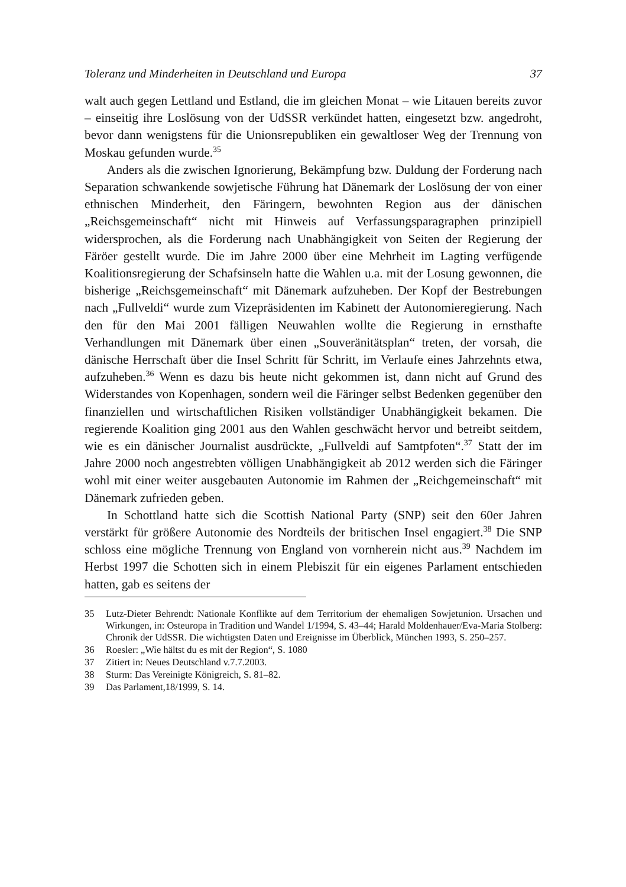Toleranz und Minderheiten in Deutschland und Europa 37
walt auch gegen Lettland und Estland, die im gleichen Monat – wie Litauen bereits zuvor – einseitig ihre Loslösung von der UdSSR verkündet hatten, eingesetzt bzw. angedroht, bevor dann wenigstens für die Unionsrepubliken ein gewaltloser Weg der Trennung von Moskau gefunden wurde.<sup>35</sup>
Anders als die zwischen Ignorierung, Bekämpfung bzw. Duldung der Forderung nach Separation schwankende sowjetische Führung hat Dänemark der Loslösung der von einer ethnischen Minderheit, den Färingern, bewohnten Region aus der dänischen „Reichsgemeinschaft“ nicht mit Hinweis auf Verfassungsparagraphen prinzipiell widersprochen, als die Forderung nach Unabhängigkeit von Seiten der Regierung der Färöer gestellt wurde. Die im Jahre 2000 über eine Mehrheit im Lagting verfügende Koalitionsregierung der Schafsinseln hatte die Wahlen u.a. mit der Losung gewonnen, die bisherige „Reichsgemeinschaft“ mit Dänemark aufzuheben. Der Kopf der Bestrebungen nach „Fullveldi“ wurde zum Vizepräsidenten im Kabinett der Autonomieregierung. Nach den für den Mai 2001 fälligen Neuwahlen wollte die Regierung in ernsthafte Verhandlungen mit Dänemark über einen „Souveränitätsplan“ treten, der vorsah, die dänische Herrschaft über die Insel Schritt für Schritt, im Verlaufe eines Jahrzehnts etwa, aufzuheben.<sup>36</sup> Wenn es dazu bis heute nicht gekommen ist, dann nicht auf Grund des Widerstandes von Kopenhagen, sondern weil die Färinger selbst Bedenken gegenüber den finanziellen und wirtschaftlichen Risiken vollständiger Unabhängigkeit bekamen. Die regierende Koalition ging 2001 aus den Wahlen geschwächt hervor und betreibt seitdem, wie es ein dänischer Journalist ausdrückte, „Fullveldi auf Samtpfoten“.<sup>37</sup> Statt der im Jahre 2000 noch angestrebten völligen Unabhängigkeit ab 2012 werden sich die Färinger wohl mit einer weiter ausgebauten Autonomie im Rahmen der „Reichgemeinschaft“ mit Dänemark zufrieden geben.
In Schottland hatte sich die Scottish National Party (SNP) seit den 60er Jahren verstärkt für größere Autonomie des Nordteils der britischen Insel engagiert.<sup>38</sup> Die SNP schloss eine mögliche Trennung von England von vornherein nicht aus.<sup>39</sup> Nachdem im Herbst 1997 die Schotten sich in einem Plebiszit für ein eigenes Parlament entschieden hatten, gab es seitens der
35 Lutz-Dieter Behrendt: Nationale Konflikte auf dem Territorium der ehemaligen Sowjetunion. Ursachen und Wirkungen, in: Osteuropa in Tradition und Wandel 1/1994, S. 43–44; Harald Moldenhauer/Eva-Maria Stolberg: Chronik der UdSSR. Die wichtigsten Daten und Ereignisse im Überblick, München 1993, S. 250–257.
36 Roesler: „Wie hältst du es mit der Region“, S. 1080
37 Zitiert in: Neues Deutschland v.7.7.2003.
38 Sturm: Das Vereinigte Königreich, S. 81–82.
39 Das Parlament,18/1999, S. 14.